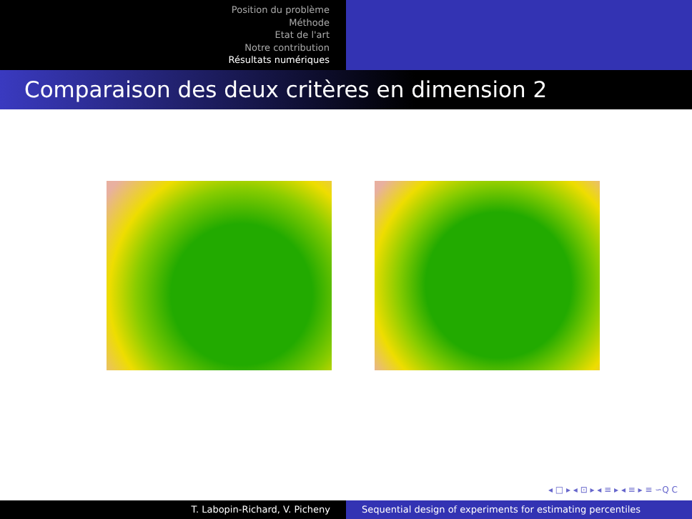Position du problème
Méthode
Etat de l'art
Notre contribution
Résultats numériques
Comparaison des deux critères en dimension 2
◂ □ ▸ ◂ ⊡ ▸ ◂ ≡ ▸ ◂ ≡ ▸ ≡ ∽Q C
T. Labopin-Richard, V. Picheny Sequential design of experiments for estimating percentiles